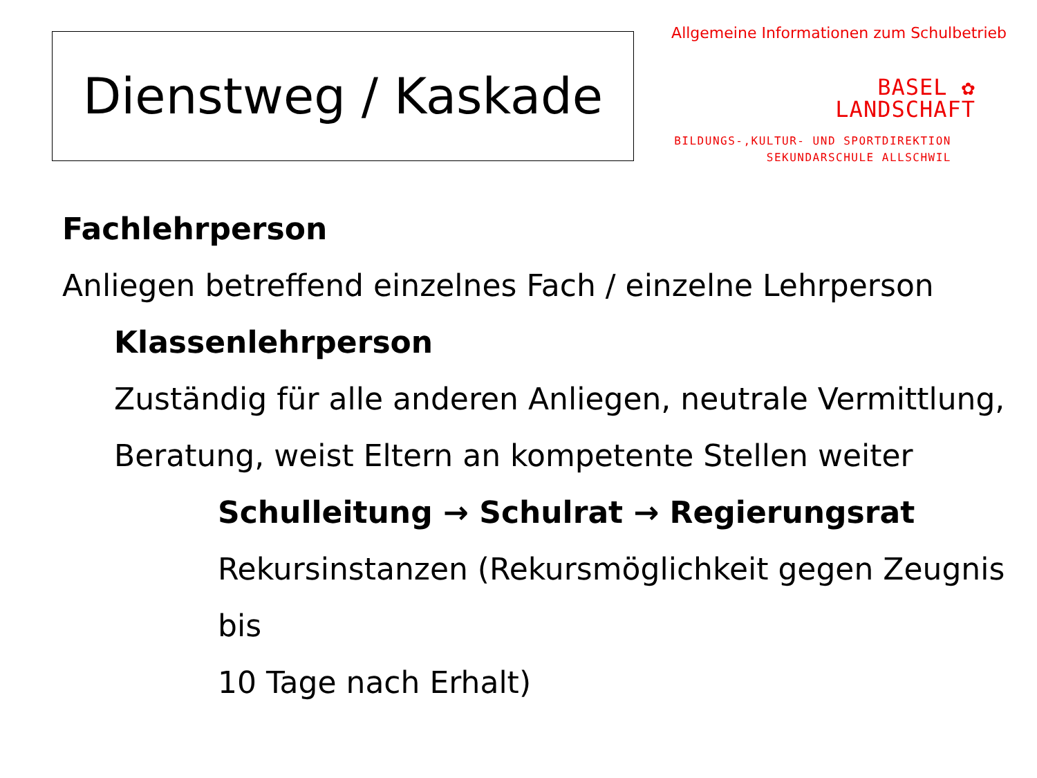Dienstweg / Kaskade
Allgemeine Informationen zum Schulbetrieb
BASEL ✿
LANDSCHAFT
BILDUNGS-,KULTUR- UND SPORTDIREKTION
SEKUNDARSCHULE ALLSCHWIL
Fachlehrperson
Anliegen betreffend einzelnes Fach / einzelne Lehrperson
Klassenlehrperson
Zuständig für alle anderen Anliegen, neutrale Vermittlung,
Beratung, weist Eltern an kompetente Stellen weiter
Schulleitung → Schulrat → Regierungsrat
Rekursinstanzen (Rekursmöglichkeit gegen Zeugnis bis
10 Tage nach Erhalt)